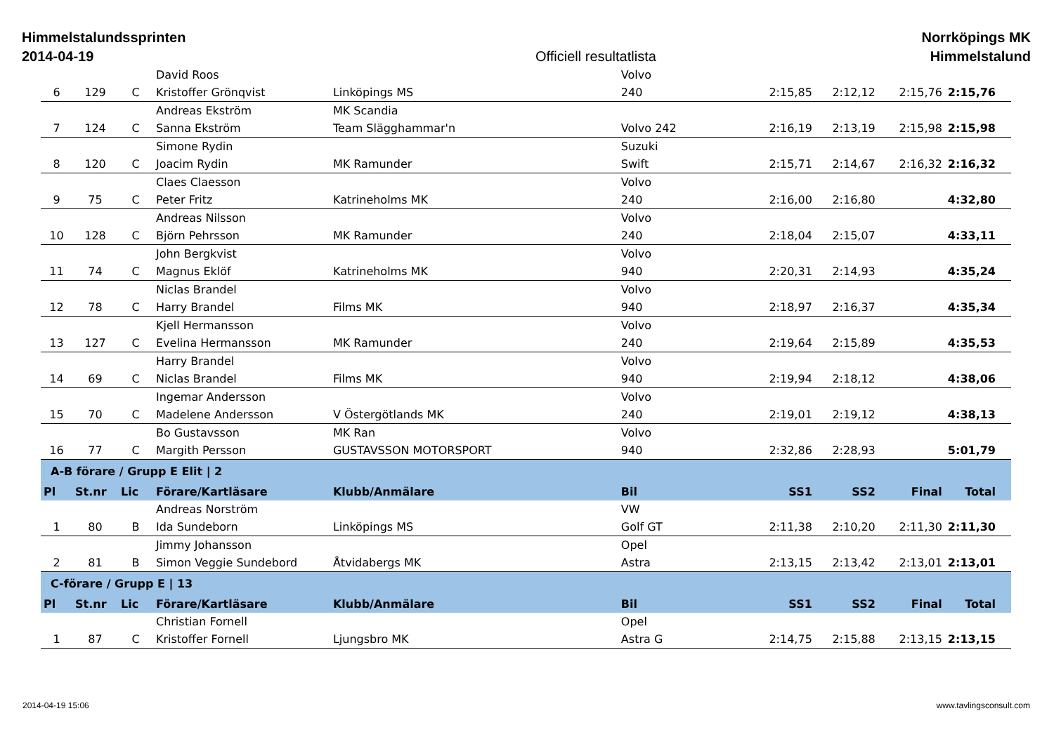Himmelstalundssprinten
2014-04-19
Officiell resultatlista Norrköpings MK
Himmelstalund
| | | | David Roos | | Volvo | | | | |
| 6 | 129 | C | Kristoffer Grönqvist | Linköpings MS | 240 | 2:15,85 | 2:12,12 | 2:15,76 | 2:15,76 |
| | | | Andreas Ekström | MK Scandia | | | | | |
| 7 | 124 | C | Sanna Ekström | Team Slägghammar'n | Volvo 242 | 2:16,19 | 2:13,19 | 2:15,98 | 2:15,98 |
| | | | Simone Rydin | | Suzuki | | | | |
| 8 | 120 | C | Joacim Rydin | MK Ramunder | Swift | 2:15,71 | 2:14,67 | 2:16,32 | 2:16,32 |
| | | | Claes Claesson | | Volvo | | | | |
| 9 | 75 | C | Peter Fritz | Katrineholms MK | 240 | 2:16,00 | 2:16,80 | | 4:32,80 |
| | | | Andreas Nilsson | | Volvo | | | | |
| 10 | 128 | C | Björn Pehrsson | MK Ramunder | 240 | 2:18,04 | 2:15,07 | | 4:33,11 |
| | | | John Bergkvist | | Volvo | | | | |
| 11 | 74 | C | Magnus Eklöf | Katrineholms MK | 940 | 2:20,31 | 2:14,93 | | 4:35,24 |
| | | | Niclas Brandel | | Volvo | | | | |
| 12 | 78 | C | Harry Brandel | Films MK | 940 | 2:18,97 | 2:16,37 | | 4:35,34 |
| | | | Kjell Hermansson | | Volvo | | | | |
| 13 | 127 | C | Evelina Hermansson | MK Ramunder | 240 | 2:19,64 | 2:15,89 | | 4:35,53 |
| | | | Harry Brandel | | Volvo | | | | |
| 14 | 69 | C | Niclas Brandel | Films MK | 940 | 2:19,94 | 2:18,12 | | 4:38,06 |
| | | | Ingemar Andersson | | Volvo | | | | |
| 15 | 70 | C | Madelene Andersson | V Östergötlands MK | 240 | 2:19,01 | 2:19,12 | | 4:38,13 |
| | | | Bo Gustavsson | MK Ran | Volvo | | | | |
| 16 | 77 | C | Margith Persson | GUSTAVSSON MOTORSPORT | 940 | 2:32,86 | 2:28,93 | | 5:01,79 |
| A-B förare / Grupp E Elit / 2 | | | | | | | | | |
| Pl | St.nr | Lic | Förare/Kartläsare | Klubb/Anmälare | Bil | SS1 | SS2 | Final | Total |
| | | | Andreas Norström | | VW | | | | |
| 1 | 80 | B | Ida Sundeborn | Linköpings MS | Golf GT | 2:11,38 | 2:10,20 | 2:11,30 | 2:11,30 |
| | | | Jimmy Johansson | | Opel | | | | |
| 2 | 81 | B | Simon Veggie Sundebord | Åtvidabergs MK | Astra | 2:13,15 | 2:13,42 | 2:13,01 | 2:13,01 |
| C-förare / Grupp E / 13 | | | | | | | | | |
| Pl | St.nr | Lic | Förare/Kartläsare | Klubb/Anmälare | Bil | SS1 | SS2 | Final | Total |
| | | | Christian Fornell | | Opel | | | | |
| 1 | 87 | C | Kristoffer Fornell | Ljungsbro MK | Astra G | 2:14,75 | 2:15,88 | 2:13,15 | 2:13,15 |
2014-04-19 15:06 www.tavlingsconsult.com